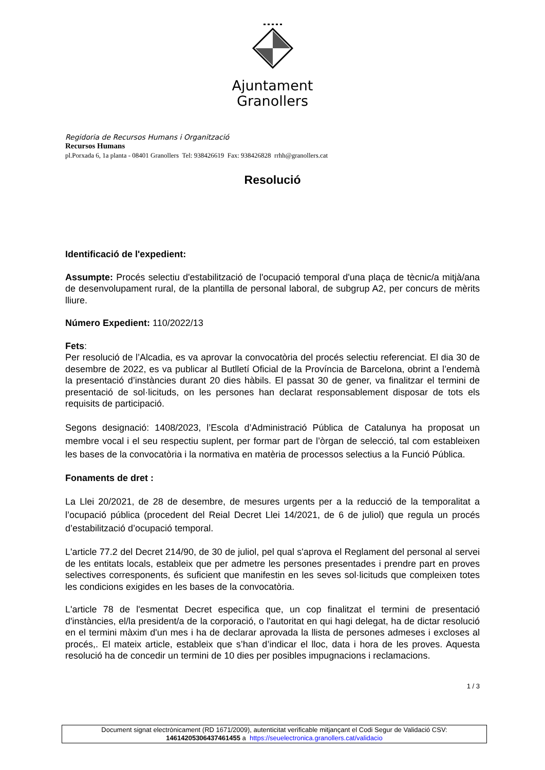Ajuntament
Granollers
Regidoria de Recursos Humans i Organització
Recursos Humans
pl.Porxada 6, 1a planta - 08401 Granollers Tel: 938426619 Fax: 938426828 rrhh@granollers.cat
Resolució
Identificació de l'expedient:
Assumpte: Procés selectiu d'estabilització de l'ocupació temporal d'una plaça de tècnic/a mitjà/ana de desenvolupament rural, de la plantilla de personal laboral, de subgrup A2, per concurs de mèrits lliure.
Número Expedient: 110/2022/13
Fets:
Per resolució de l’Alcadia, es va aprovar la convocatòria del procés selectiu referenciat. El dia 30 de desembre de 2022, es va publicar al Butlletí Oficial de la Província de Barcelona, obrint a l’endemà la presentació d’instàncies durant 20 dies hàbils. El passat 30 de gener, va finalitzar el termini de presentació de sol·licituds, on les persones han declarat responsablement disposar de tots els requisits de participació.
Segons designació: 1408/2023, l’Escola d’Administració Pública de Catalunya ha proposat un membre vocal i el seu respectiu suplent, per formar part de l’òrgan de selecció, tal com estableixen les bases de la convocatòria i la normativa en matèria de processos selectius a la Funció Pública.
Fonaments de dret :
La Llei 20/2021, de 28 de desembre, de mesures urgents per a la reducció de la temporalitat a l’ocupació pública (procedent del Reial Decret Llei 14/2021, de 6 de juliol) que regula un procés d’estabilització d’ocupació temporal.
L'article 77.2 del Decret 214/90, de 30 de juliol, pel qual s'aprova el Reglament del personal al servei de les entitats locals, estableix que per admetre les persones presentades i prendre part en proves selectives corresponents, és suficient que manifestin en les seves sol·licituds que compleixen totes les condicions exigides en les bases de la convocatòria.
L'article 78 de l'esmentat Decret especifica que, un cop finalitzat el termini de presentació d'instàncies, el/la president/a de la corporació, o l'autoritat en qui hagi delegat, ha de dictar resolució en el termini màxim d'un mes i ha de declarar aprovada la llista de persones admeses i excloses al procés,. El mateix article, estableix que s’han d’indicar el lloc, data i hora de les proves. Aquesta resolució ha de concedir un termini de 10 dies per posibles impugnacions i reclamacions.
1 / 3
Document signat electrònicament (RD 1671/2009), autenticitat verificable mitjançant el Codi Segur de Validació CSV:
14614205306437461455 a https://seuelectronica.granollers.cat/validacio